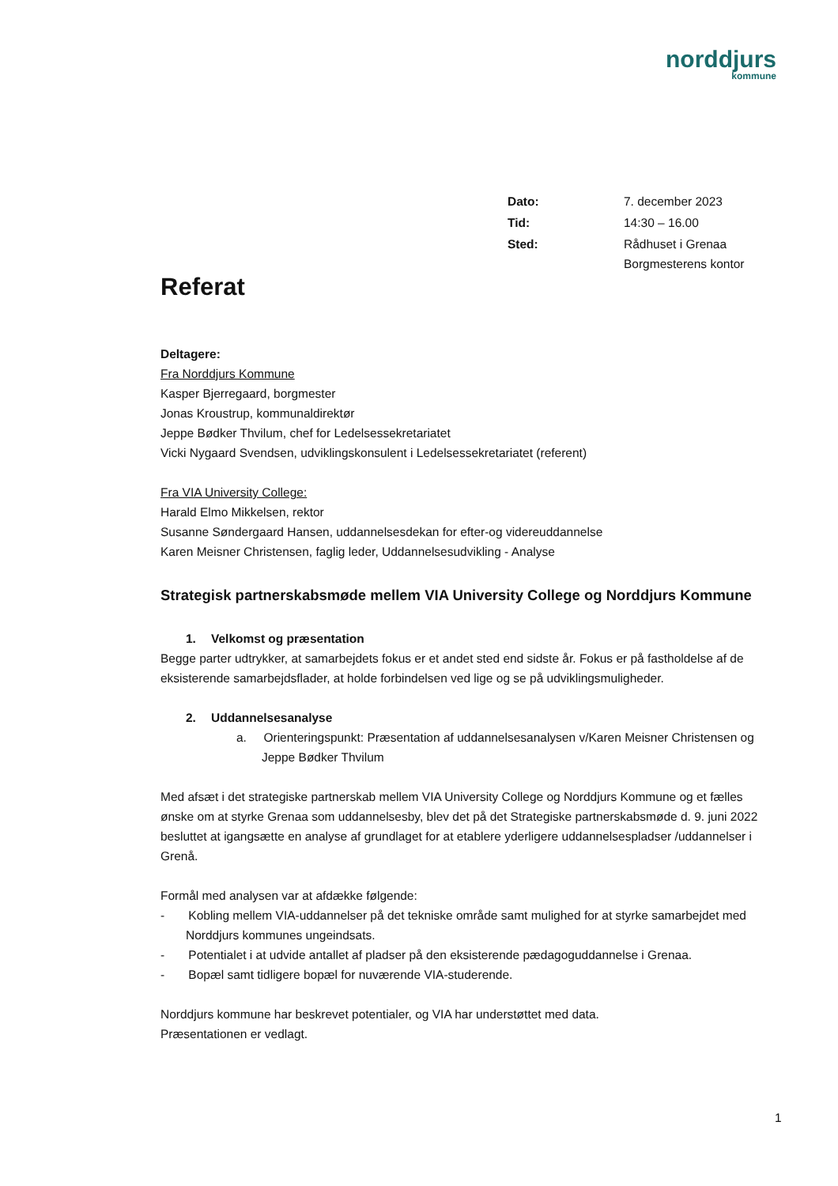norddjurs
kommune
| Dato: | 7. december 2023 |
| Tid: | 14:30 – 16.00 |
| Sted: | Rådhuset i Grenaa Borgmesterens kontor |
Referat
Deltagere:
Fra Norddjurs Kommune
Kasper Bjerregaard, borgmester
Jonas Kroustrup, kommunaldirektør
Jeppe Bødker Thvilum, chef for Ledelsessekretariatet
Vicki Nygaard Svendsen, udviklingskonsulent i Ledelsessekretariatet (referent)
Fra VIA University College:
Harald Elmo Mikkelsen, rektor
Susanne Søndergaard Hansen, uddannelsesdekan for efter-og videreuddannelse
Karen Meisner Christensen, faglig leder, Uddannelsesudvikling - Analyse
Strategisk partnerskabsmøde mellem VIA University College og Norddjurs Kommune
1. Velkomst og præsentation
Begge parter udtrykker, at samarbejdets fokus er et andet sted end sidste år. Fokus er på fastholdelse af de eksisterende samarbejdsflader, at holde forbindelsen ved lige og se på udviklingsmuligheder.
2. Uddannelsesanalyse
a. Orienteringspunkt: Præsentation af uddannelsesanalysen v/Karen Meisner Christensen og Jeppe Bødker Thvilum
Med afsæt i det strategiske partnerskab mellem VIA University College og Norddjurs Kommune og et fælles ønske om at styrke Grenaa som uddannelsesby, blev det på det Strategiske partnerskabsmøde d. 9. juni 2022 besluttet at igangsætte en analyse af grundlaget for at etablere yderligere uddannelsespladser /uddannelser i Grenå.
Formål med analysen var at afdække følgende:
- Kobling mellem VIA-uddannelser på det tekniske område samt mulighed for at styrke samarbejdet med Norddjurs kommunes ungeindsats.
- Potentialet i at udvide antallet af pladser på den eksisterende pædagoguddannelse i Grenaa.
- Bopæl samt tidligere bopæl for nuværende VIA-studerende.
Norddjurs kommune har beskrevet potentialer, og VIA har understøttet med data.
Præsentationen er vedlagt.
1